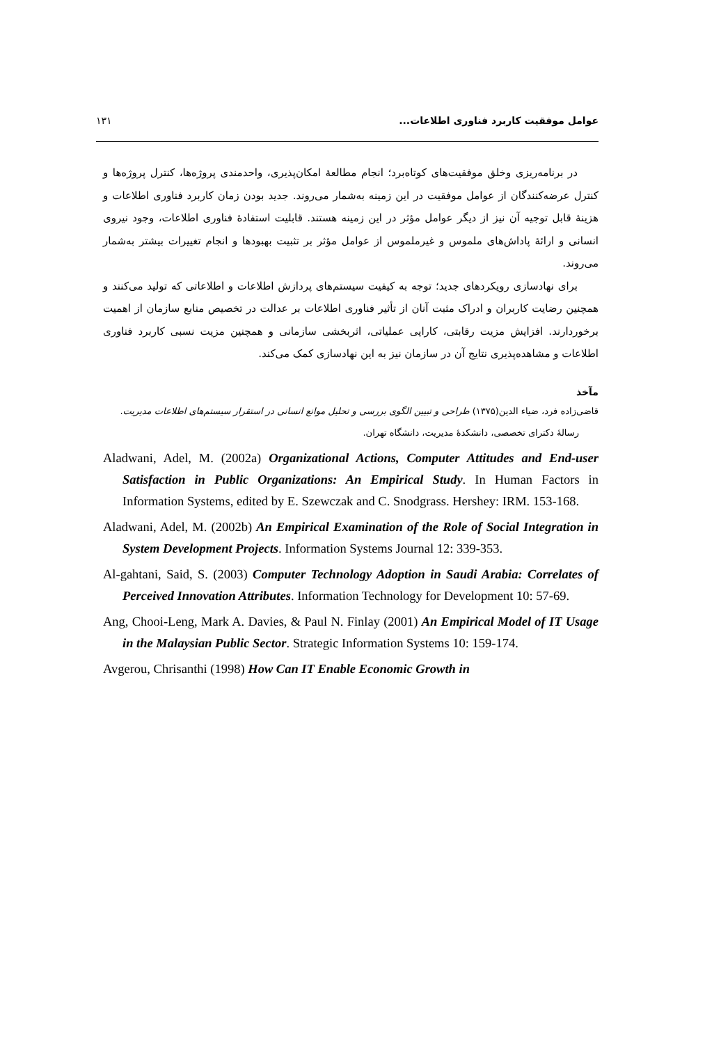عوامل موفقیت کاربرد فناوری اطلاعات... ۱۳۱
در برنامه‌ریزی وخلق موفقیت‌های کوتاه‌برد؛ انجام مطالعهٔ امکان‌پذیری، واحدمندی پروژه‌ها، کنترل پروژه‌ها و کنترل عرضه‌کنندگان از عوامل موفقیت در این زمینه به‌شمار می‌روند. جدید بودن زمان کاربرد فناوری اطلاعات و هزینهٔ قابل توجیه آن نیز از دیگر عوامل مؤثر در این زمینه هستند. قابلیت استفادهٔ فناوری اطلاعات، وجود نیروی انسانی و ارائهٔ پاداش‌های ملموس و غیرملموس از عوامل مؤثر بر تثبیت بهبودها و انجام تغییرات بیشتر به‌شمار می‌روند.
برای نهادسازی رویکردهای جدید؛ توجه به کیفیت سیستم‌های پردازش اطلاعات و اطلاعاتی که تولید می‌کنند و همچنین رضایت کاربران و ادراک مثبت آنان از تأثیر فناوری اطلاعات بر عدالت در تخصیص منابع سازمان از اهمیت برخوردارند. افزایش مزیت رقابتی، کارایی عملیاتی، اثربخشی سازمانی و همچنین مزیت نسبی کاربرد فناوری اطلاعات و مشاهده‌پذیری نتایج آن در سازمان نیز به این نهادسازی کمک می‌کند.
مآخذ
قاضی‌زاده فرد، ضیاء الدین(۱۳۷۵) طراحی و تبیین الگوی بررسی و تحلیل موانع انسانی در استقرار سیستم‌های اطلاعات مدیریت. رسالهٔ دکترای تخصصی، دانشکدهٔ مدیریت، دانشگاه تهران.
Aladwani, Adel, M. (2002a) Organizational Actions, Computer Attitudes and End-user Satisfaction in Public Organizations: An Empirical Study. In Human Factors in Information Systems, edited by E. Szewczak and C. Snodgrass. Hershey: IRM. 153-168.
Aladwani, Adel, M. (2002b) An Empirical Examination of the Role of Social Integration in System Development Projects. Information Systems Journal 12: 339-353.
Al-gahtani, Said, S. (2003) Computer Technology Adoption in Saudi Arabia: Correlates of Perceived Innovation Attributes. Information Technology for Development 10: 57-69.
Ang, Chooi-Leng, Mark A. Davies, & Paul N. Finlay (2001) An Empirical Model of IT Usage in the Malaysian Public Sector. Strategic Information Systems 10: 159-174.
Avgerou, Chrisanthi (1998) How Can IT Enable Economic Growth in